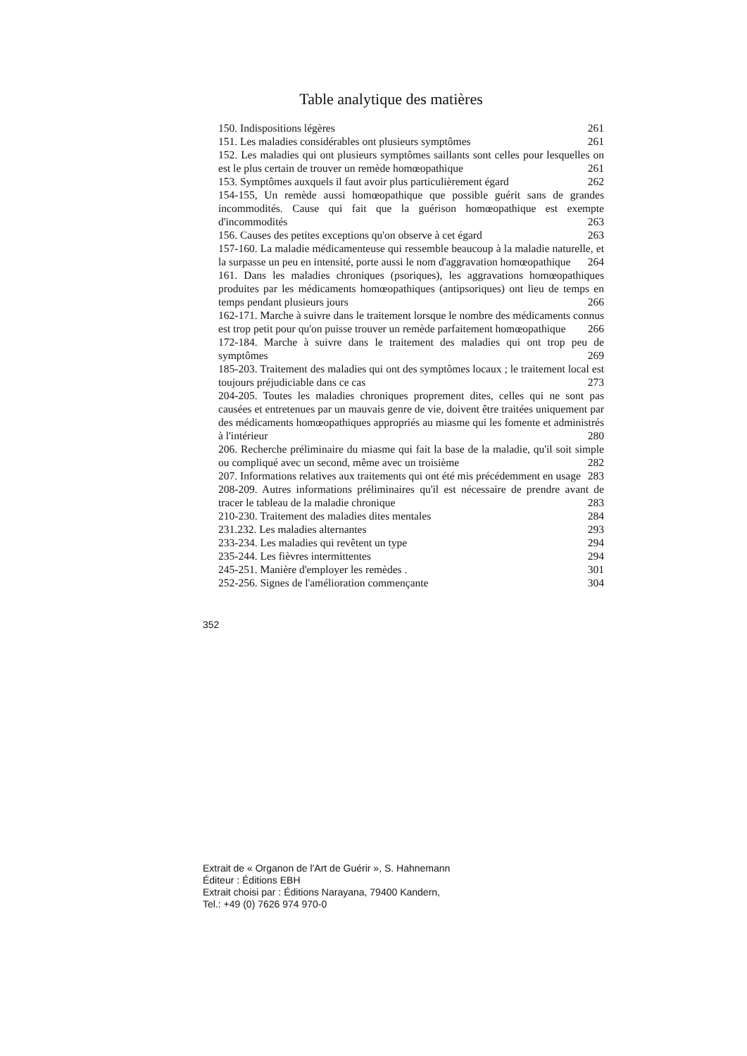Table analytique des matières
150. Indispositions légères 261
151. Les maladies considérables ont plusieurs symptômes 261
152. Les maladies qui ont plusieurs symptômes saillants sont celles pour lesquelles on est le plus certain de trouver un remède homœopathique 261
153. Symptômes auxquels il faut avoir plus particulièrement égard 262
154-155, Un remède aussi homœopathique que possible guérit sans de grandes incommodités. Cause qui fait que la guérison homœopathique est exempte d'incommodités 263
156. Causes des petites exceptions qu'on observe à cet égard 263
157-160. La maladie médicamenteuse qui ressemble beaucoup à la maladie naturelle, et la surpasse un peu en intensité, porte aussi le nom d'aggravation homœopathique 264
161. Dans les maladies chroniques (psoriques), les aggravations homœopathiques produites par les médicaments homœopathiques (antipsoriques) ont lieu de temps en temps pendant plusieurs jours 266
162-171. Marche à suivre dans le traitement lorsque le nombre des médicaments connus est trop petit pour qu'on puisse trouver un remède parfaitement homœopathique 266
172-184. Marche à suivre dans le traitement des maladies qui ont trop peu de symptômes 269
185-203. Traitement des maladies qui ont des symptômes locaux ; le traitement local est toujours préjudiciable dans ce cas 273
204-205. Toutes les maladies chroniques proprement dites, celles qui ne sont pas causées et entretenues par un mauvais genre de vie, doivent être traitées uniquement par des médicaments homœopathiques appropriés au miasme qui les fomente et administrés à l'intérieur 280
206. Recherche préliminaire du miasme qui fait la base de la maladie, qu'il soit simple ou compliqué avec un second, même avec un troisième 282
207. Informations relatives aux traitements qui ont été mis précédemment en usage 283
208-209. Autres informations préliminaires qu'il est nécessaire de prendre avant de tracer le tableau de la maladie chronique 283
210-230. Traitement des maladies dites mentales 284
231.232. Les maladies alternantes 293
233-234. Les maladies qui revêtent un type 294
235-244. Les fièvres intermittentes 294
245-251. Manière d'employer les remèdes . 301
252-256. Signes de l'amélioration commençante 304
352
Extrait de « Organon de l'Art de Guérir », S. Hahnemann
Éditeur : Éditions EBH
Extrait choisi par : Éditions Narayana, 79400 Kandern,
Tel.: +49 (0) 7626 974 970-0